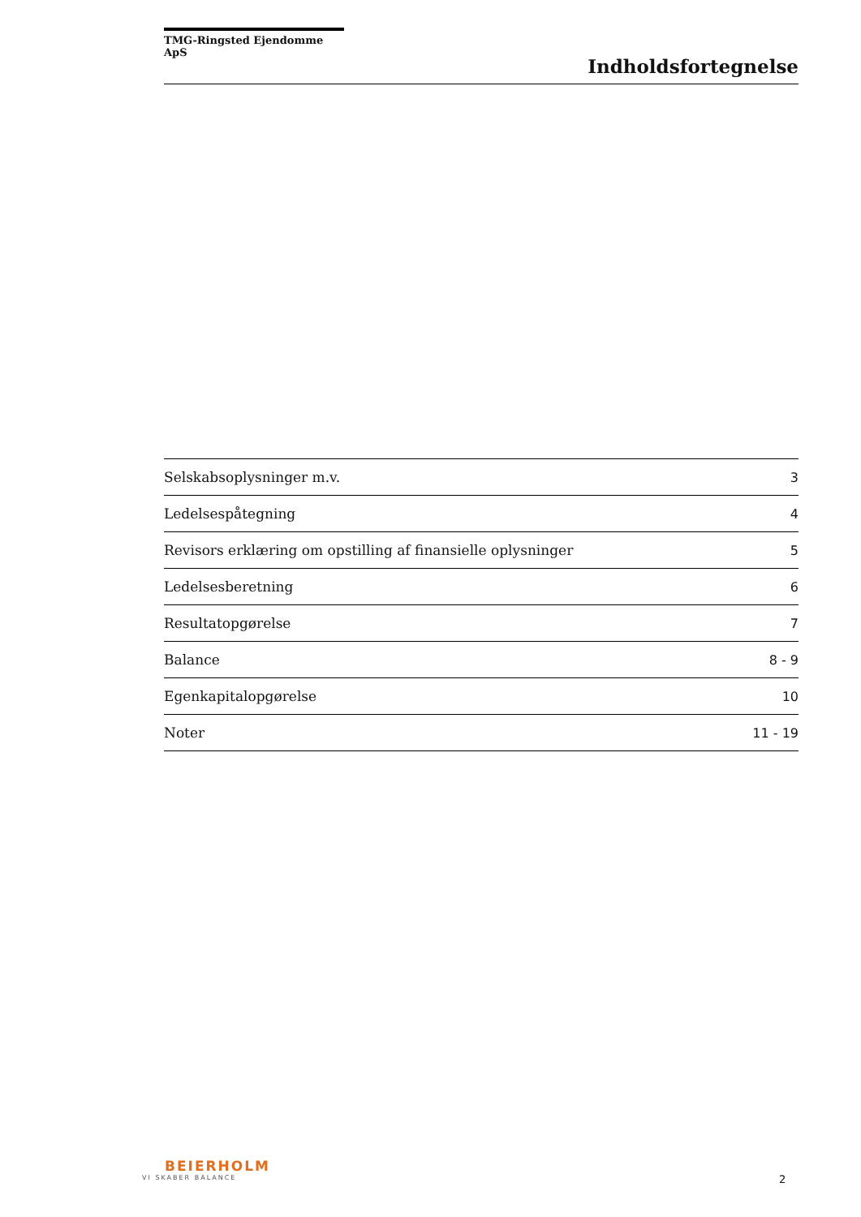TMG-Ringsted Ejendomme ApS
Indholdsfortegnelse
| Selskabsoplysninger m.v. | 3 |
| Ledelsespåtegning | 4 |
| Revisors erklæring om opstilling af finansielle oplysninger | 5 |
| Ledelsesberetning | 6 |
| Resultatopgørelse | 7 |
| Balance | 8 - 9 |
| Egenkapitalopgørelse | 10 |
| Noter | 11 - 19 |
BEIERHOLM
VI SKABER BALANCE
2